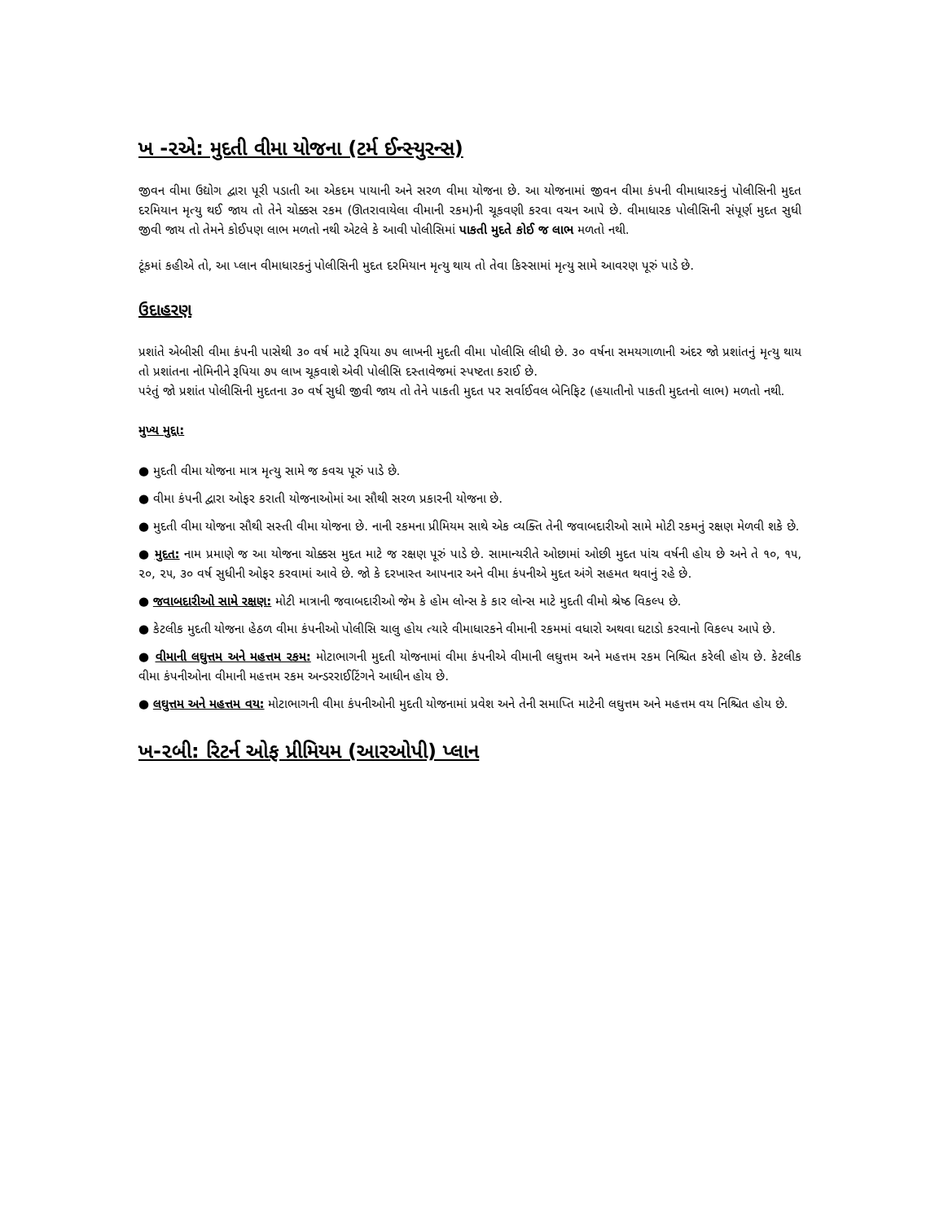ખ -૨એ: મુદતી વીમા યોજના (ટર્મ ઈન્સ્યુરન્સ)
જીવન વીમા ઉદ્યોગ દ્વારા પૂરી પડાતી આ એકદમ પાયાની અને સરળ વીમા યોજના છે. આ યોજનામાં જીવન વીમા કંપની વીમાધારકનું પોલીસિની મુદત દરમિયાન મૃત્યુ થઈ જાય તો તેને ચોક્કસ રકમ (ઊતરાવાયેલા વીમાની રકમ)ની ચૂકવણી કરવા વચન આપે છે. વીમાધારક પોલીસિની સંપૂર્ણ મુદત સુધી જીવી જાય તો તેમને કોઈપણ લાભ મળતો નથી એટલે કે આવી પોલીસિમાં પાકતી મુદતે કોઈ જ લાભ મળતો નથી.
ટૂંકમાં કહીએ તો, આ પ્લાન વીમાધારકનું પોલીસિની મુદત દરમિયાન મૃત્યુ થાય તો તેવા કિસ્સામાં મૃત્યુ સામે આવરણ પૂરું પાડે છે.
ઉદાહરણ
પ્રશાંતે એબીસી વીમા કંપની પાસેથી ૩૦ વર્ષ માટે રૂપિયા ૭૫ લાખની મુદતી વીમા પોલીસિ લીધી છે. ૩૦ વર્ષના સમયગાળાની અંદર જો પ્રશાંતનું મૃત્યુ થાય તો પ્રશાંતના નોમિનીને રૂપિયા ૭૫ લાખ ચૂકવાશે એવી પોલીસિ દસ્તાવેજમાં સ્પષ્ટતા કરાઈ છે.
પરંતું જો પ્રશાંત પોલીસિની મુદતના ૩૦ વર્ષ સુધી જીવી જાય તો તેને પાકતી મુદત પર સર્વાઈવલ બેનિફિટ (હયાતીનો પાકતી મુદતનો લાભ) મળતો નથી.
મુખ્ય મુદ્દા:
● મુદતી વીમા યોજના માત્ર મૃત્યુ સામે જ કવચ પૂરું પાડે છે.
● વીમા કંપની દ્વારા ઓફર કરાતી યોજનાઓમાં આ સૌથી સરળ પ્રકારની યોજના છે.
● મુદતી વીમા યોજના સૌથી સસ્તી વીમા યોજના છે. નાની રકમના પ્રીમિયમ સાથે એક વ્યક્તિ તેની જવાબદારીઓ સામે મોટી રકમનું રક્ષણ મેળવી શકે છે.
● મુદત: નામ પ્રમાણે જ આ યોજના ચોક્કસ મુદત માટે જ રક્ષણ પૂરું પાડે છે. સામાન્યરીતે ઓછામાં ઓછી મુદત પાંચ વર્ષની હોય છે અને તે ૧૦, ૧૫, ૨૦, ૨૫, ૩૦ વર્ષ સુધીની ઓફર કરવામાં આવે છે. જો કે દરખાસ્ત આપનાર અને વીમા કંપનીએ મુદત અંગે સહમત થવાનું રહે છે.
● જવાબદારીઓ સામે રક્ષણ: મોટી માત્રાની જવાબદારીઓ જેમ કે હોમ લોન્સ કે કાર લોન્સ માટે મુદતી વીમો શ્રેષ્ઠ વિકલ્પ છે.
● કેટલીક મુદતી યોજના હેઠળ વીમા કંપનીઓ પોલીસિ ચાલુ હોય ત્યારે વીમાધારકને વીમાની રકમમાં વધારો અથવા ઘટાડો કરવાનો વિકલ્પ આપે છે.
● વીમાની લઘુત્તમ અને મહત્તમ રકમ: મોટાભાગની મુદતી યોજનામાં વીમા કંપનીએ વીમાની લઘુત્તમ અને મહત્તમ રકમ નિશ્ચિત કરેલી હોય છે. કેટલીક વીમા કંપનીઓના વીમાની મહત્તમ રકમ અન્ડરરાઈટિંગને આધીન હોય છે.
● લઘુત્તમ અને મહત્તમ વય: મોટાભાગની વીમા કંપનીઓની મુદતી યોજનામાં પ્રવેશ અને તેની સમાપ્તિ માટેની લઘુત્તમ અને મહત્તમ વય નિશ્ચિત હોય છે.
ખ-૨બી: રિટર્ન ઓફ પ્રીમિયમ (આરઓપી) પ્લાન